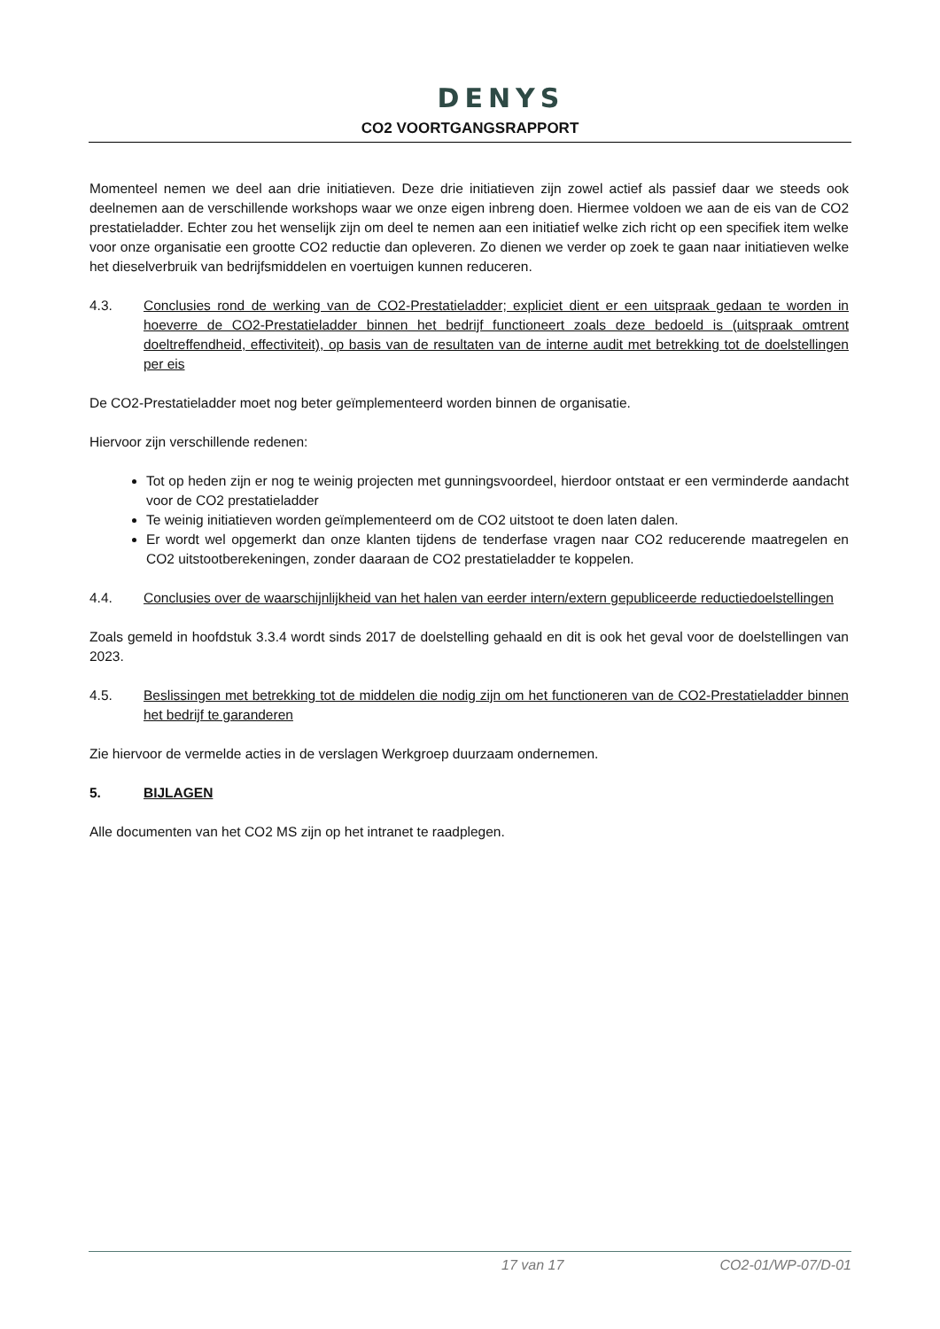DENYS
CO2 VOORTGANGSRAPPORT
Momenteel nemen we deel aan drie initiatieven. Deze drie initiatieven zijn zowel actief als passief daar we steeds ook deelnemen aan de verschillende workshops waar we onze eigen inbreng doen. Hiermee voldoen we aan de eis van de CO2 prestatieladder. Echter zou het wenselijk zijn om deel te nemen aan een initiatief welke zich richt op een specifiek item welke voor onze organisatie een grootte CO2 reductie dan opleveren. Zo dienen we verder op zoek te gaan naar initiatieven welke het dieselverbruik van bedrijfsmiddelen en voertuigen kunnen reduceren.
4.3. Conclusies rond de werking van de CO2-Prestatieladder; expliciet dient er een uitspraak gedaan te worden in hoeverre de CO2-Prestatieladder binnen het bedrijf functioneert zoals deze bedoeld is (uitspraak omtrent doeltreffendheid, effectiviteit), op basis van de resultaten van de interne audit met betrekking tot de doelstellingen per eis
De CO2-Prestatieladder moet nog beter geïmplementeerd worden binnen de organisatie.
Hiervoor zijn verschillende redenen:
Tot op heden zijn er nog te weinig projecten met gunningsvoordeel, hierdoor ontstaat er een verminderde aandacht voor de CO2 prestatieladder
Te weinig initiatieven worden geïmplementeerd om de CO2 uitstoot te doen laten dalen.
Er wordt wel opgemerkt dan onze klanten tijdens de tenderfase vragen naar CO2 reducerende maatregelen en CO2 uitstootberekeningen, zonder daaraan de CO2 prestatieladder te koppelen.
4.4. Conclusies over de waarschijnlijkheid van het halen van eerder intern/extern gepubliceerde reductiedoelstellingen
Zoals gemeld in hoofdstuk 3.3.4 wordt sinds 2017 de doelstelling gehaald en dit is ook het geval voor de doelstellingen van 2023.
4.5. Beslissingen met betrekking tot de middelen die nodig zijn om het functioneren van de CO2-Prestatieladder binnen het bedrijf te garanderen
Zie hiervoor de vermelde acties in de verslagen Werkgroep duurzaam ondernemen.
5. BIJLAGEN
Alle documenten van het CO2 MS zijn op het intranet te raadplegen.
17 van 17 CO2-01/WP-07/D-01